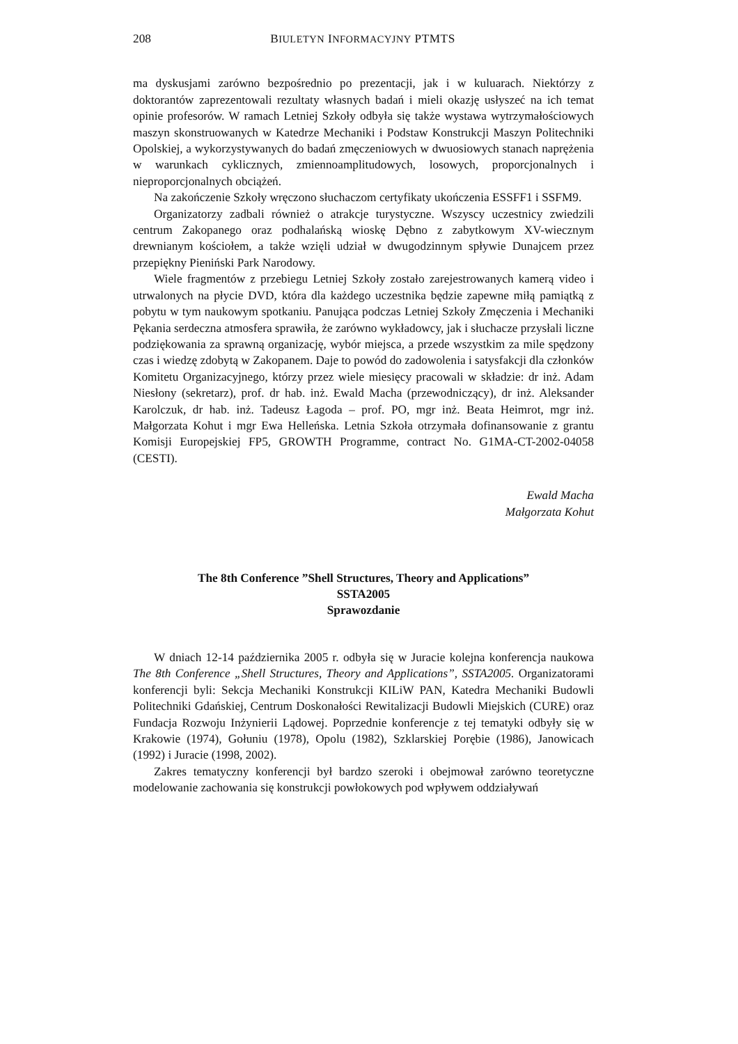208 BIULETYN INFORMACYJNY PTMTS
ma dyskusjami zarówno bezpośrednio po prezentacji, jak i w kuluarach. Niektórzy z doktorantów zaprezentowali rezultaty własnych badań i mieli okazję usłyszeć na ich temat opinie profesorów. W ramach Letniej Szkoły odbyła się także wystawa wytrzymałościowych maszyn skonstruowanych w Katedrze Mechaniki i Podstaw Konstrukcji Maszyn Politechniki Opolskiej, a wykorzystywanych do badań zmęczeniowych w dwuosiowych stanach naprężenia w warunkach cyklicznych, zmiennoamplitudowych, losowych, proporcjonalnych i nieproporcjonalnych obciążeń.
Na zakończenie Szkoły wręczono słuchaczom certyfikaty ukończenia ESSFF1 i SSFM9.
Organizatorzy zadbali również o atrakcje turystyczne. Wszyscy uczestnicy zwiedzili centrum Zakopanego oraz podhalańską wioskę Dębno z zabytkowym XV-wiecznym drewnianym kościołem, a także wzięli udział w dwugodzinnym spływie Dunajcem przez przepiękny Pieniński Park Narodowy.
Wiele fragmentów z przebiegu Letniej Szkoły zostało zarejestrowanych kamerą video i utrwalonych na płycie DVD, która dla każdego uczestnika będzie zapewne miłą pamiątką z pobytu w tym naukowym spotkaniu. Panująca podczas Letniej Szkoły Zmęczenia i Mechaniki Pękania serdeczna atmosfera sprawiła, że zarówno wykładowcy, jak i słuchacze przysłali liczne podziękowania za sprawną organizację, wybór miejsca, a przede wszystkim za mile spędzony czas i wiedzę zdobytą w Zakopanem. Daje to powód do zadowolenia i satysfakcji dla członków Komitetu Organizacyjnego, którzy przez wiele miesięcy pracowali w składzie: dr inż. Adam Niesłony (sekretarz), prof. dr hab. inż. Ewald Macha (przewodniczący), dr inż. Aleksander Karolczuk, dr hab. inż. Tadeusz Łagoda – prof. PO, mgr inż. Beata Heimrot, mgr inż. Małgorzata Kohut i mgr Ewa Helleńska. Letnia Szkoła otrzymała dofinansowanie z grantu Komisji Europejskiej FP5, GROWTH Programme, contract No. G1MA-CT-2002-04058 (CESTI).
Ewald Macha
Małgorzata Kohut
The 8th Conference ”Shell Structures, Theory and Applications”
SSTA2005
Sprawozdanie
W dniach 12-14 października 2005 r. odbyła się w Juracie kolejna konferencja naukowa The 8th Conference „Shell Structures, Theory and Applications”, SSTA2005. Organizatorami konferencji byli: Sekcja Mechaniki Konstrukcji KILiW PAN, Katedra Mechaniki Budowli Politechniki Gdańskiej, Centrum Doskonałości Rewitalizacji Budowli Miejskich (CURE) oraz Fundacja Rozwoju Inżynierii Lądowej. Poprzednie konferencje z tej tematyki odbyły się w Krakowie (1974), Gołuniu (1978), Opolu (1982), Szklarskiej Porębie (1986), Janowicach (1992) i Juracie (1998, 2002).
Zakres tematyczny konferencji był bardzo szeroki i obejmował zarówno teoretyczne modelowanie zachowania się konstrukcji powłokowych pod wpływem oddziaływań